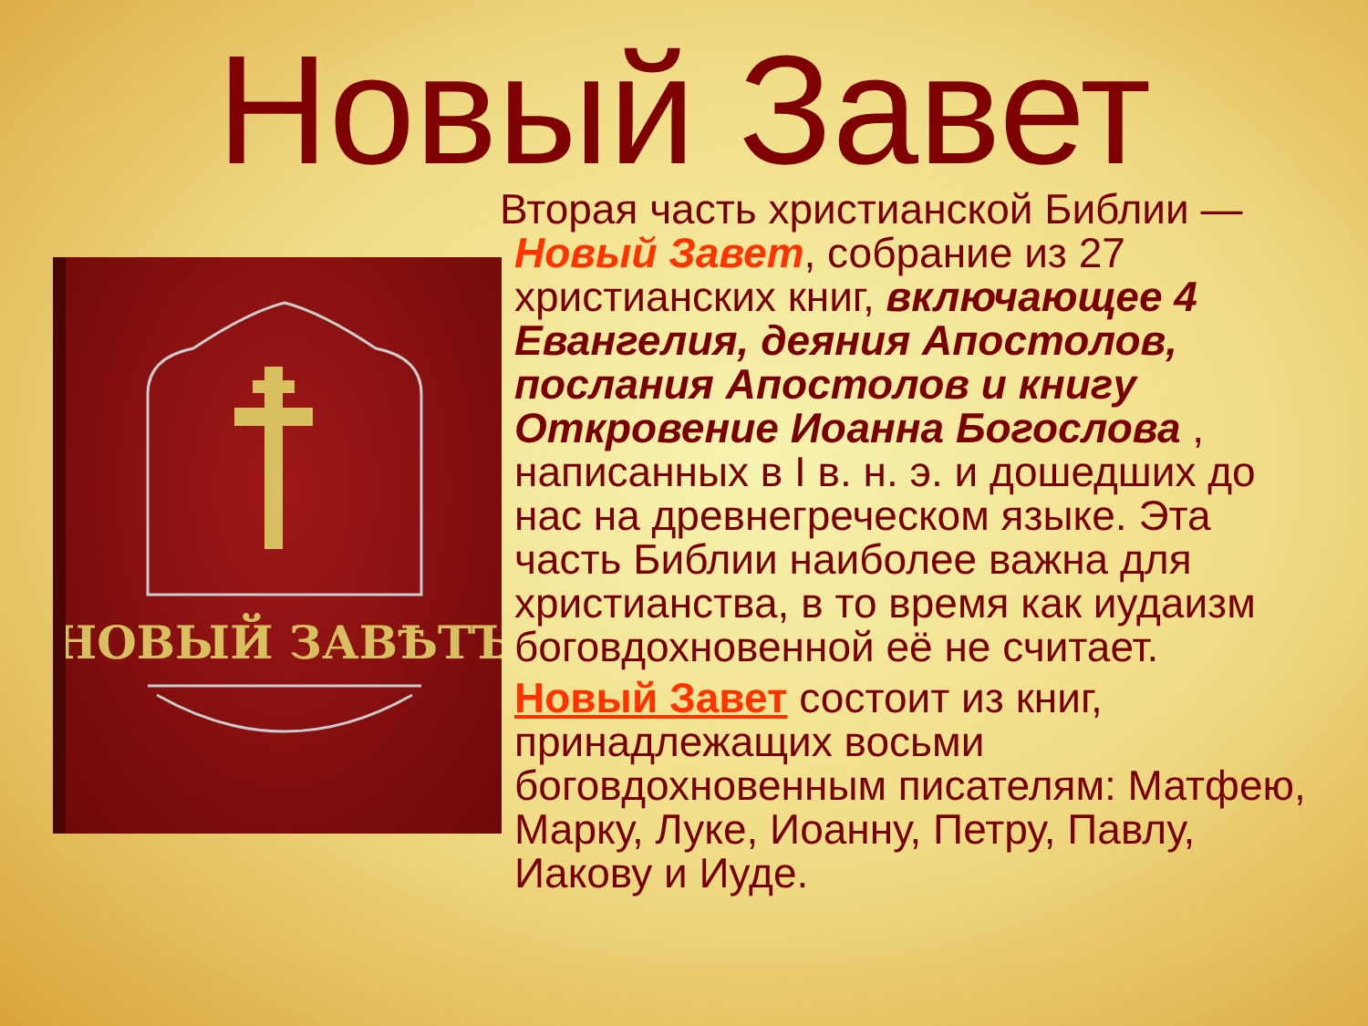Новый Завет
НОВЫЙ ЗАВѢТЪ
Вторая часть христианской Библии — Новый Завет, собрание из 27 христианских книг, включающее 4 Евангелия, деяния Апостолов, послания Апостолов и книгу Откровение Иоанна Богослова , написанных в I в. н. э. и дошедших до нас на древнегреческом языке. Эта часть Библии наиболее важна для христианства, в то время как иудаизм боговдохновенной её не считает.
Новый Завет состоит из книг, принадлежащих восьми боговдохновенным писателям: Матфею, Марку, Луке, Иоанну, Петру, Павлу, Иакову и Иуде.